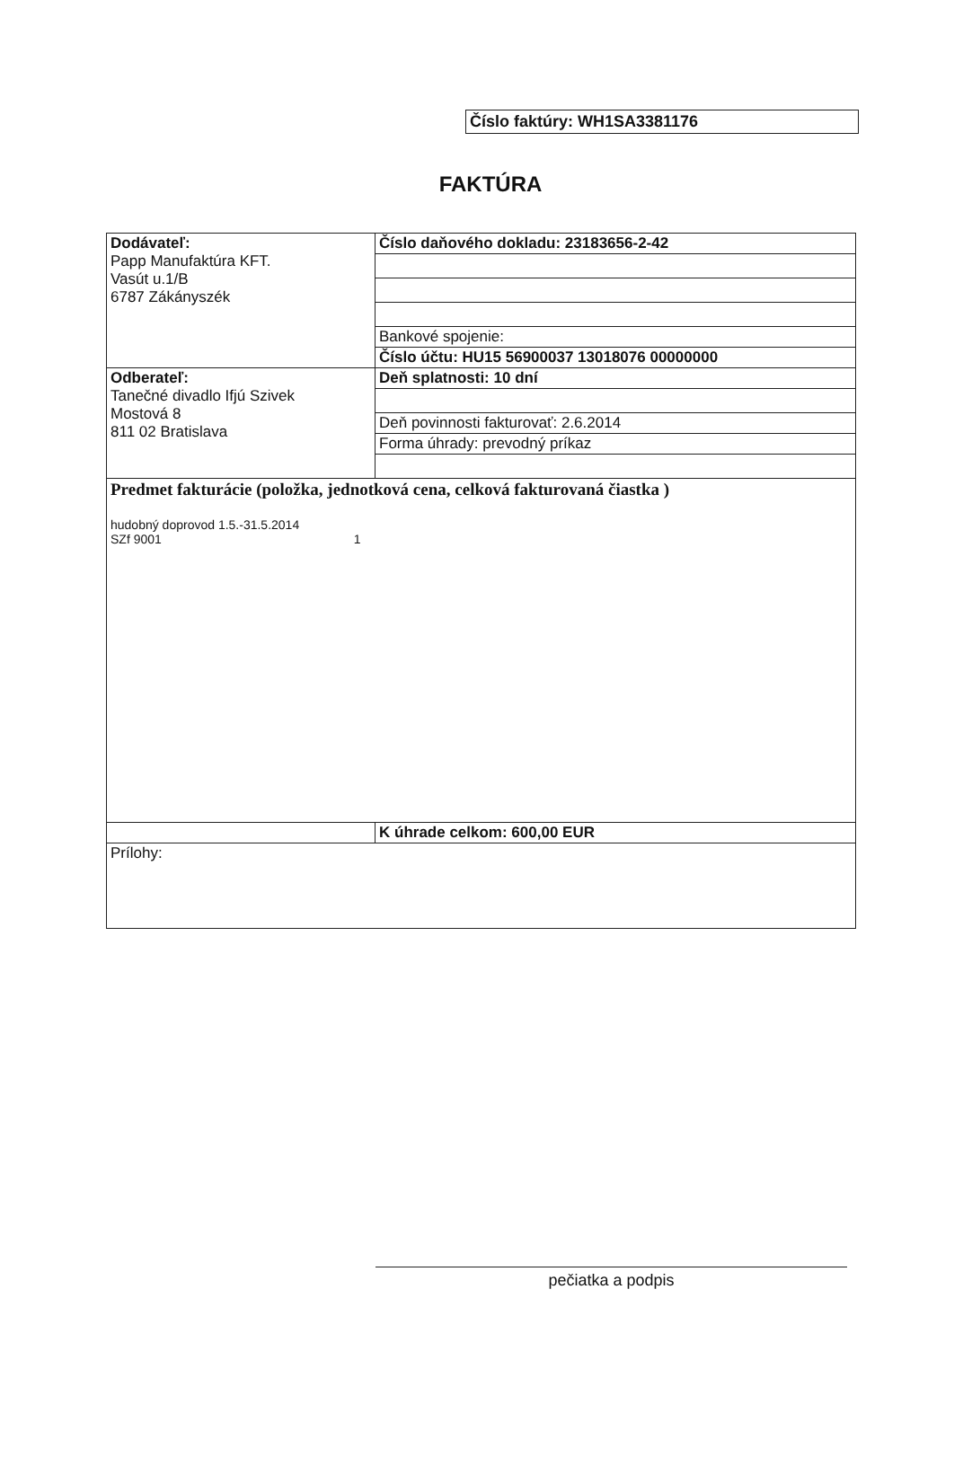Číslo faktúry: WH1SA3381176
FAKTÚRA
| Dodávateľ: Papp Manufaktúra KFT. Vasút u.1/B 6787 Zákányszék | Číslo daňového dokladu: 23183656-2-42 |
| | Bankové spojenie: |
| | Číslo účtu: HU15 56900037 13018076 00000000 |
| Odberateľ: Tanečné divadlo Ifjú Szivek Mostová 8 811 02 Bratislava | Deň splatnosti: 10 dní |
| | Deň povinnosti fakturovať: 2.6.2014 |
| | Forma úhrady: prevodný príkaz |
| Predmet fakturácie (položka, jednotková cena, celková fakturovaná čiastka ) hudobný doprovod 1.5.-31.5.2014 SZf 9001 1 | |
| | K úhrade celkom: 600,00 EUR |
| Prílohy: | |
pečiatka a podpis